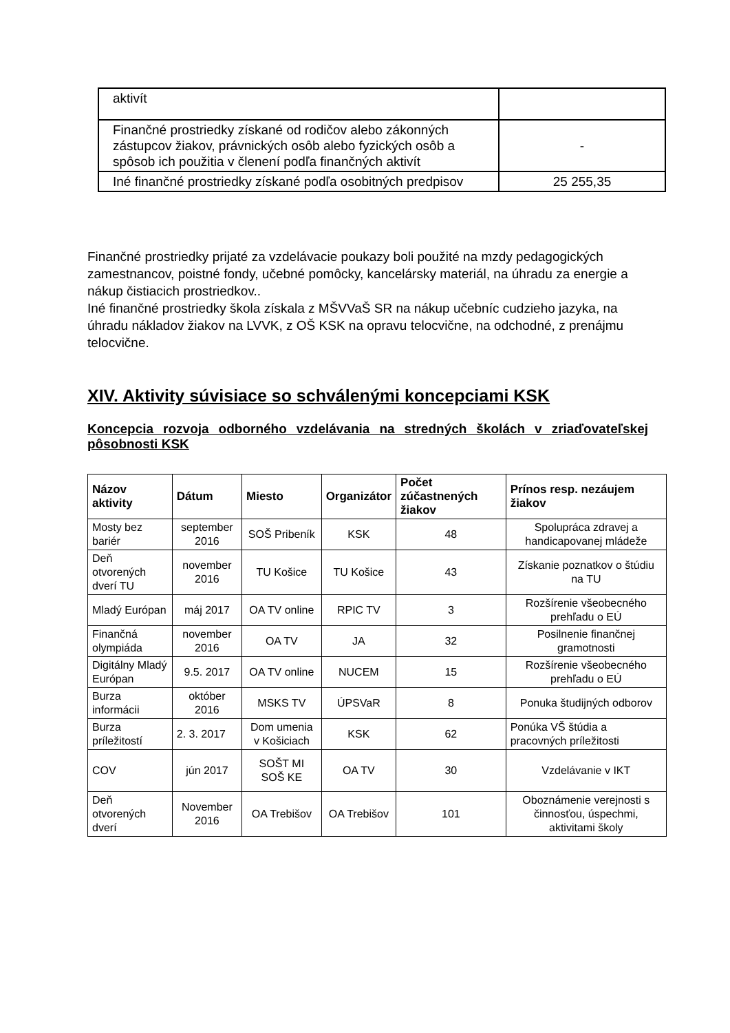| aktivít | |
| Finančné prostriedky získané od rodičov alebo zákonných zástupcov žiakov, právnických osôb alebo fyzických osôb a spôsob ich použitia v členení podľa finančných aktivít | - |
| Iné finančné prostriedky získané podľa osobitných predpisov | 25 255,35 |
Finančné prostriedky prijaté za vzdelávacie poukazy boli použité na mzdy pedagogických zamestnancov, poistné fondy, učebné pomôcky, kancelársky materiál, na úhradu za energie a nákup čistiacich prostriedkov..
Iné finančné prostriedky škola získala z MŠVVaŠ SR na nákup učebníc cudzieho jazyka, na úhradu nákladov žiakov na LVVK, z OŠ KSK na opravu telocvične, na odchodné, z prenájmu telocvične.
XIV. Aktivity súvisiace so schválenými koncepciami KSK
Koncepcia rozvoja odborného vzdelávania na stredných školách v zriaďovateľskej pôsobnosti KSK
| Názov aktivity | Dátum | Miesto | Organizátor | Počet zúčastnených žiakov | Prínos resp. nezáujem žiakov |
| --- | --- | --- | --- | --- | --- |
| Mosty bez bariér | september 2016 | SOŠ Pribeník | KSK | 48 | Spolupráca zdravej a handicapovanej mládeže |
| Deň otvorených dverí TU | november 2016 | TU Košice | TU Košice | 43 | Získanie poznatkov o štúdiu na TU |
| Mladý Európan | máj 2017 | OA TV online | RPIC TV | 3 | Rozšírenie všeobecného prehľadu o EÚ |
| Finančná olympiáda | november 2016 | OA TV | JA | 32 | Posilnenie finančnej gramotnosti |
| Digitálny Mladý Európan | 9.5. 2017 | OA TV online | NUCEM | 15 | Rozšírenie všeobecného prehľadu o EÚ |
| Burza informácii | október 2016 | MSKS TV | ÚPSVaR | 8 | Ponuka študijných odborov |
| Burza príležitostí | 2. 3. 2017 | Dom umenia v Košiciach | KSK | 62 | Ponúka VŠ štúdia a pracovných príležitosti |
| COV | jún 2017 | SOŠT MI SOŠ KE | OA TV | 30 | Vzdelávanie v IKT |
| Deň otvorených dverí | November 2016 | OA Trebišov | OA Trebišov | 101 | Oboznámenie verejnosti s činnosťou, úspechmi, aktivitami školy |